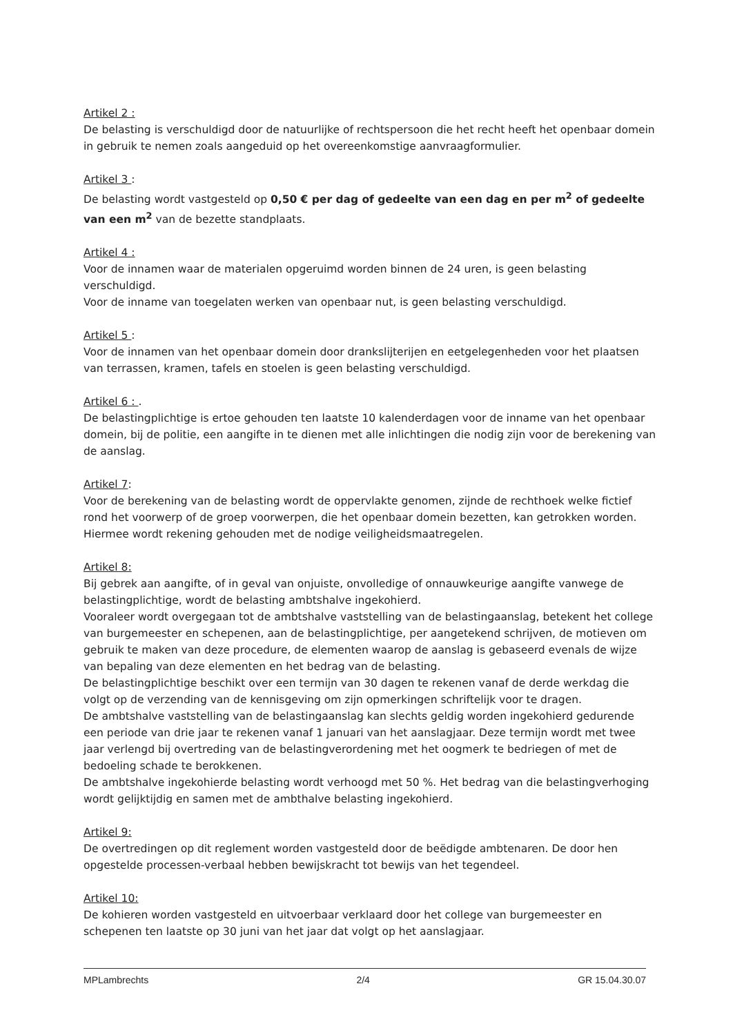Artikel 2 :
De belasting is verschuldigd door de natuurlijke of rechtspersoon die het recht heeft het openbaar domein in gebruik te nemen zoals aangeduid op het overeenkomstige aanvraagformulier.
Artikel 3 :
De belasting wordt vastgesteld op 0,50 € per dag of gedeelte van een dag en per m<sup>2</sup> of gedeelte van een m<sup>2</sup> van de bezette standplaats.
Artikel 4 :
Voor de innamen waar de materialen opgeruimd worden binnen de 24 uren, is geen belasting verschuldigd.
Voor de inname van toegelaten werken van openbaar nut, is geen belasting verschuldigd.
Artikel 5 :
Voor de innamen van het openbaar domein door drankslijterijen en eetgelegenheden voor het plaatsen van terrassen, kramen, tafels en stoelen is geen belasting verschuldigd.
Artikel 6 : .
De belastingplichtige is ertoe gehouden ten laatste 10 kalenderdagen voor de inname van het openbaar domein, bij de politie, een aangifte in te dienen met alle inlichtingen die nodig zijn voor de berekening van de aanslag.
Artikel 7:
Voor de berekening van de belasting wordt de oppervlakte genomen, zijnde de rechthoek welke fictief rond het voorwerp of de groep voorwerpen, die het openbaar domein bezetten, kan getrokken worden. Hiermee wordt rekening gehouden met de nodige veiligheidsmaatregelen.
Artikel 8:
Bij gebrek aan aangifte, of in geval van onjuiste, onvolledige of onnauwkeurige aangifte vanwege de belastingplichtige, wordt de belasting ambtshalve ingekohierd.
Vooraleer wordt overgegaan tot de ambtshalve vaststelling van de belastingaanslag, betekent het college van burgemeester en schepenen, aan de belastingplichtige, per aangetekend schrijven, de motieven om gebruik te maken van deze procedure, de elementen waarop de aanslag is gebaseerd evenals de wijze van bepaling van deze elementen en het bedrag van de belasting.
De belastingplichtige beschikt over een termijn van 30 dagen te rekenen vanaf de derde werkdag die volgt op de verzending van de kennisgeving om zijn opmerkingen schriftelijk voor te dragen.
De ambtshalve vaststelling van de belastingaanslag kan slechts geldig worden ingekohierd gedurende een periode van drie jaar te rekenen vanaf 1 januari van het aanslagjaar. Deze termijn wordt met twee jaar verlengd bij overtreding van de belastingverordening met het oogmerk te bedriegen of met de bedoeling schade te berokkenen.
De ambtshalve ingekohierde belasting wordt verhoogd met 50 %. Het bedrag van die belastingverhoging wordt gelijktijdig en samen met de ambthalve belasting ingekohierd.
Artikel 9:
De overtredingen op dit reglement worden vastgesteld door de beëdigde ambtenaren. De door hen opgestelde processen-verbaal hebben bewijskracht tot bewijs van het tegendeel.
Artikel 10:
De kohieren worden vastgesteld en uitvoerbaar verklaard door het college van burgemeester en schepenen ten laatste op 30 juni van het jaar dat volgt op het aanslagjaar.
MPLambrechts 2/4 GR 15.04.30.07